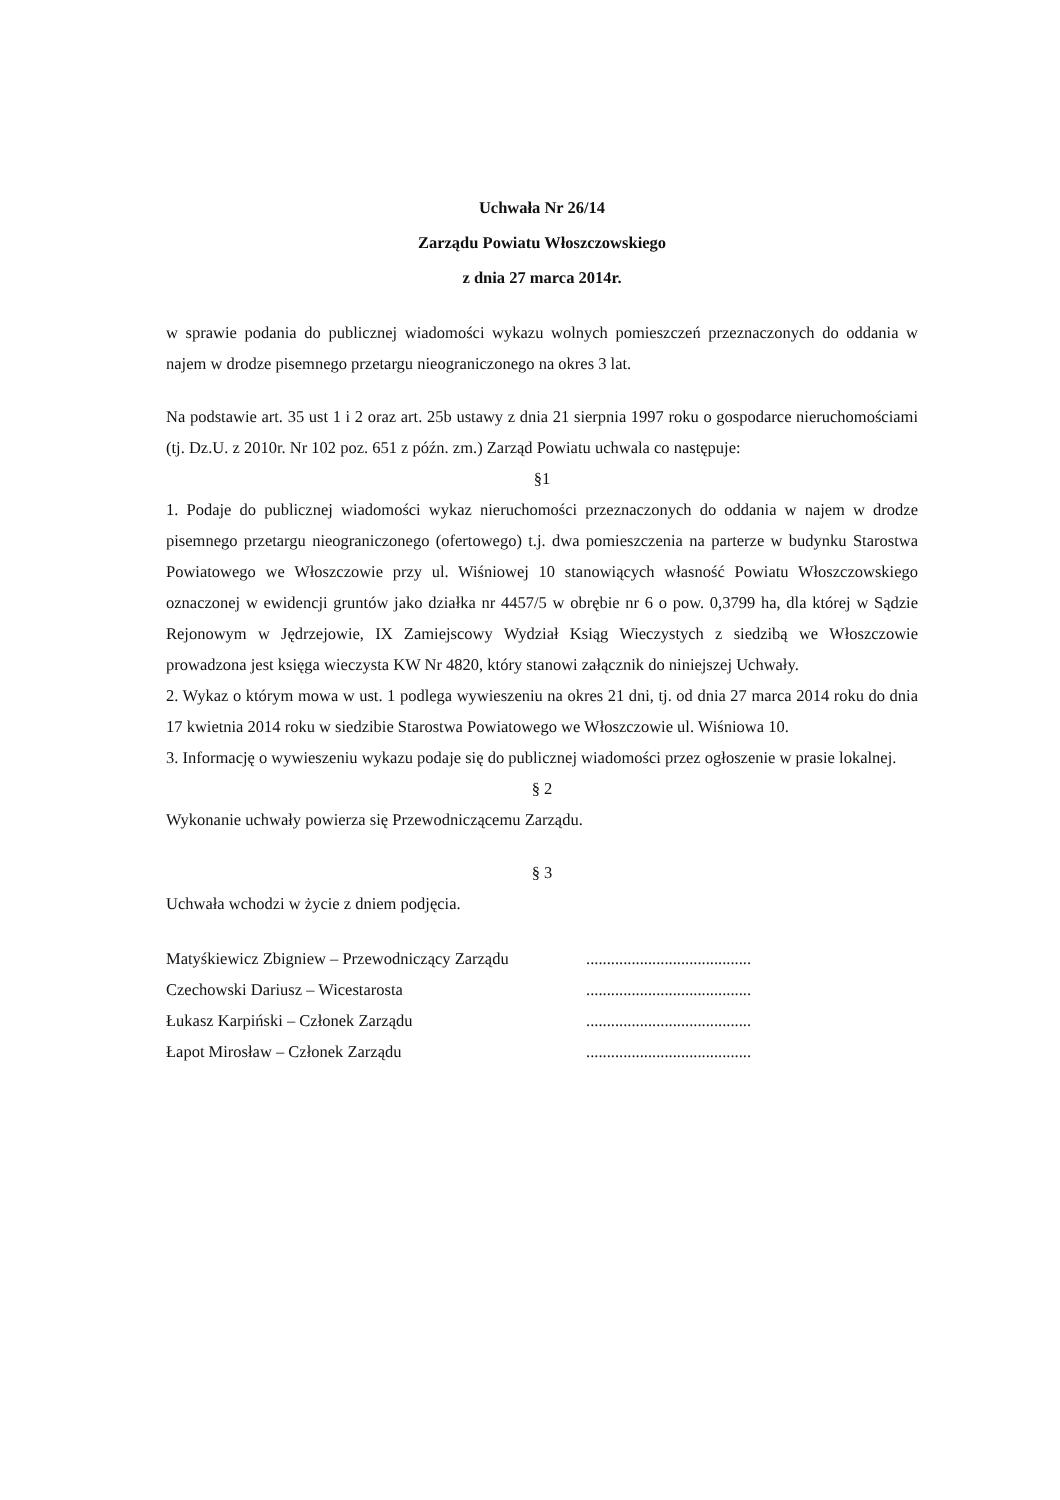Uchwała Nr 26/14
Zarządu Powiatu Włoszczowskiego
z dnia 27 marca 2014r.
w sprawie podania do publicznej wiadomości wykazu wolnych pomieszczeń przeznaczonych do oddania w najem w drodze pisemnego przetargu nieograniczonego na okres 3 lat.
Na podstawie art. 35 ust 1 i 2 oraz art. 25b ustawy z dnia 21 sierpnia 1997 roku o gospodarce nieruchomościami (tj. Dz.U. z 2010r. Nr 102 poz. 651 z późn. zm.) Zarząd Powiatu uchwala co następuje:
§1
1. Podaje do publicznej wiadomości wykaz nieruchomości przeznaczonych do oddania w najem w drodze pisemnego przetargu nieograniczonego (ofertowego) t.j. dwa pomieszczenia na parterze w budynku Starostwa Powiatowego we Włoszczowie przy ul. Wiśniowej 10 stanowiących własność Powiatu Włoszczowskiego oznaczonej w ewidencji gruntów jako działka nr 4457/5 w obrębie nr 6 o pow. 0,3799 ha, dla której w Sądzie Rejonowym w Jędrzejowie, IX Zamiejscowy Wydział Ksiąg Wieczystych z siedzibą we Włoszczowie prowadzona jest księga wieczysta KW Nr 4820, który stanowi załącznik do niniejszej Uchwały.
2. Wykaz o którym mowa w ust. 1 podlega wywieszeniu na okres 21 dni, tj. od dnia 27 marca 2014 roku do dnia 17 kwietnia 2014 roku w siedzibie Starostwa Powiatowego we Włoszczowie ul. Wiśniowa 10.
3. Informację o wywieszeniu wykazu podaje się do publicznej wiadomości przez ogłoszenie w prasie lokalnej.
§ 2
Wykonanie uchwały powierza się Przewodniczącemu Zarządu.
§ 3
Uchwała wchodzi w życie z dniem podjęcia.
Matyśkiewicz Zbigniew – Przewodniczący Zarządu
Czechowski Dariusz – Wicestarosta
Łukasz Karpiński – Członek Zarządu
Łapot Mirosław – Członek Zarządu
........................................
........................................
........................................
........................................